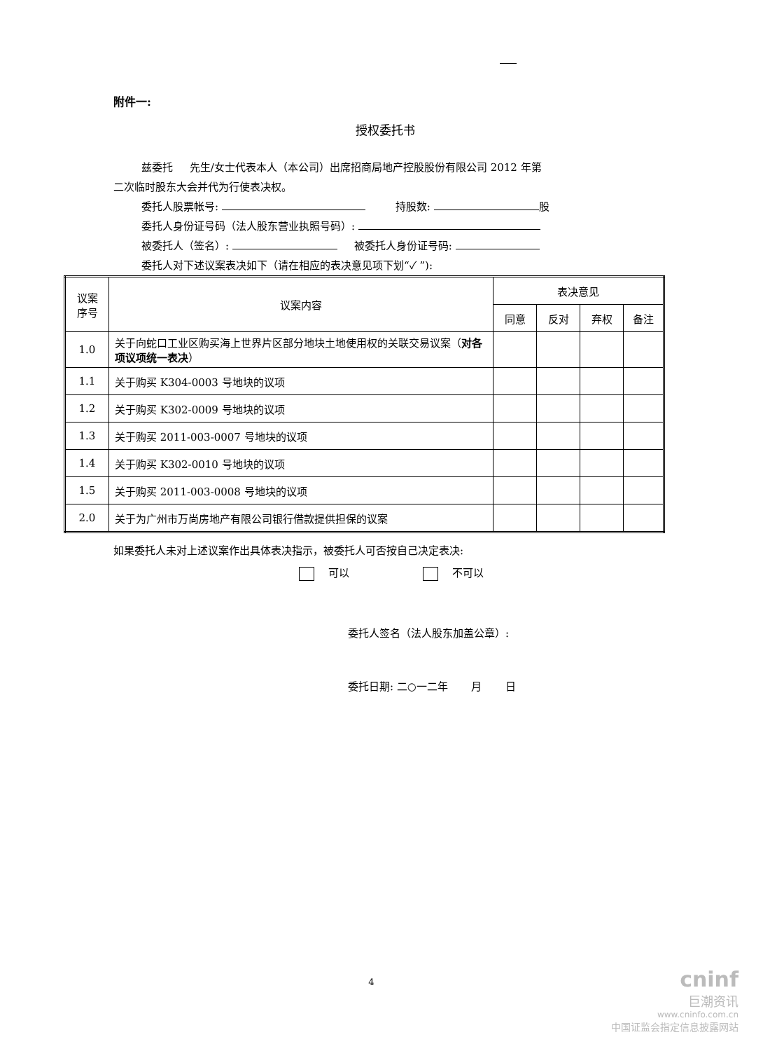附件一:
授权委托书
兹委托 先生/女士代表本人（本公司）出席招商局地产控股股份有限公司 2012 年第
二次临时股东大会并代为行使表决权。
委托人股票帐号: 持股数: 股
委托人身份证号码（法人股东营业执照号码）:
被委托人（签名）: 被委托人身份证号码:
委托人对下述议案表决如下（请在相应的表决意见项下划“✓ ”):
| 议案 序号 | 议案内容 | 表决意见 | | | |
| --- | --- | --- | --- | --- | --- |
| | | 同意 | 反对 | 弃权 | 备注 |
| 1.0 | 关于向蛇口工业区购买海上世界片区部分地块土地使用权的关联交易议案（ 对各项议项统一表决 ） | | | | |
| 1.1 | 关于购买 K304-0003 号地块的议项 | | | | |
| 1.2 | 关于购买 K302-0009 号地块的议项 | | | | |
| 1.3 | 关于购买 2011-003-0007 号地块的议项 | | | | |
| 1.4 | 关于购买 K302-0010 号地块的议项 | | | | |
| 1.5 | 关于购买 2011-003-0008 号地块的议项 | | | | |
| 2.0 | 关于为广州市万尚房地产有限公司银行借款提供担保的议案 | | | | |
如果委托人未对上述议案作出具体表决指示，被委托人可否按自己决定表决:
可以 不可以
委托人签名（法人股东加盖公章）:
委托日期: 二○一二年 月 日
4
cninf
巨潮资讯
www.cninfo.com.cn
中国证监会指定信息披露网站